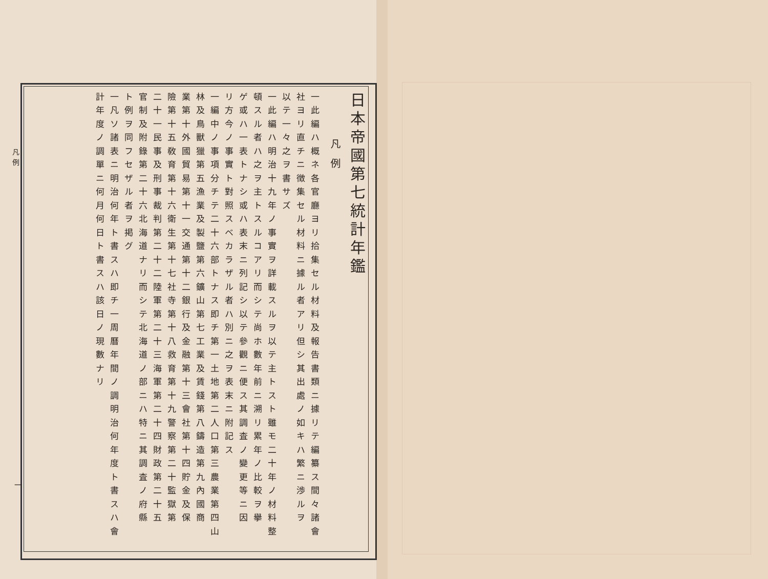凡例
日本帝國第七統計年鑑
凡例
一此編ハ概ネ各官廳ヨリ拾集セル材料及報告書類ニ據リテ編纂ス間々諸會
社ヨリ直チニ徴集セル材料ニ據ル者アリ但シ其出處ノ如キハ繁ニ渉ルヲ
以テ一々之ヲ書サズ
一此編ハ明治十九年ノ事實ヲ詳載スルヲ以テ主トスト雖モ二十年ノ材料整
頓スル者ハ之ヲ主トスルコアリ而シテ尚ホ數年前ニ溯リ累年ノ比較ヲ擧
ゲ或ハ一表トナシ或ハ表末ニ列記シ以テ參觀ニ便ス其調査ノ變更等ニ因
リ方今ノ事實ト對照スベカラザル者ハ別ニ之ヲ表末ニ附記ス
一編中ノ事項分チテ二十六部トナス即チ第一土地第二人口第三農業第四山
林及鳥獸獵第五漁業及製鹽第六鑛山第七工業及賃錢第八鑄造第九內國商
業第十外國貿易第十一交通第十二銀行及金融第十三會社第十四貯金及保
險第十五敎育第十六衛生第十七社寺第十八救育第十九警察第二十監獄第
二十一民事及刑事裁判第二十二陸軍第二十三海軍第二十四財政第二十五
官制及附錄第二十六北海道ナリ而シテ北海道ノ部ニハ特ニ其調査ノ府縣
ト例ヲ同フセザル者ヲ掲グ
一凡ソ諸表ニ明治何年ト書スハ即チ一周曆年間ノ調明治何年度ト書スハ會
計年度ノ調單ニ何月何日ト書スハ該日ノ現數ナリ
一